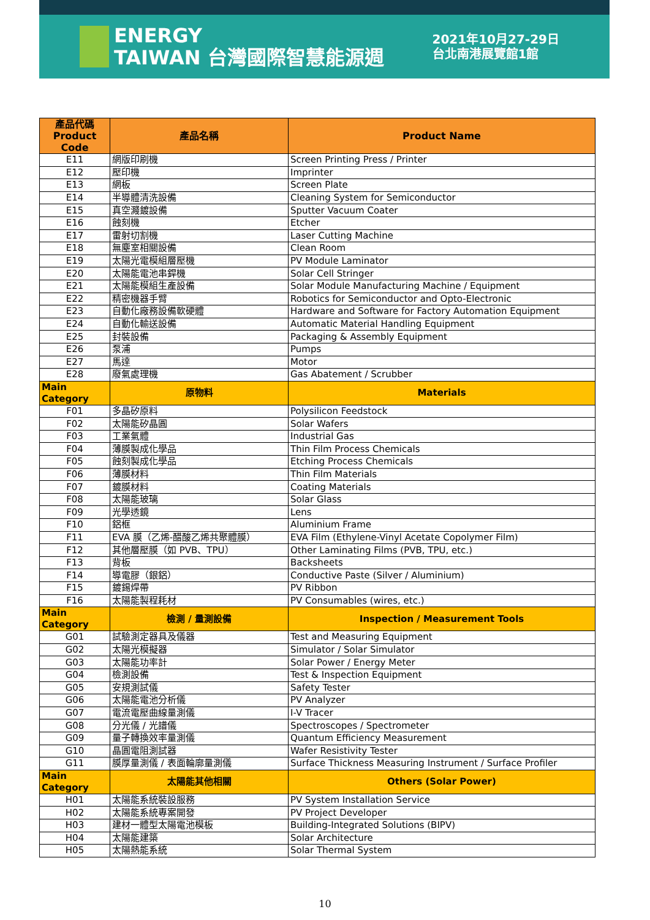ENERGY
TAIWAN 台灣國際智慧能源週
2021年10月27-29日
台北南港展覽館1館
| 產品代碼 Product Code | 產品名稱 | Product Name |
| --- | --- | --- |
| E11 | 網版印刷機 | Screen Printing Press / Printer |
| E12 | 壓印機 | Imprinter |
| E13 | 網板 | Screen Plate |
| E14 | 半導體清洗設備 | Cleaning System for Semiconductor |
| E15 | 真空濺鍍設備 | Sputter Vacuum Coater |
| E16 | 蝕刻機 | Etcher |
| E17 | 雷射切割機 | Laser Cutting Machine |
| E18 | 無塵室相關設備 | Clean Room |
| E19 | 太陽光電模組層壓機 | PV Module Laminator |
| E20 | 太陽能電池串銲機 | Solar Cell Stringer |
| E21 | 太陽能模組生產設備 | Solar Module Manufacturing Machine / Equipment |
| E22 | 精密機器手臂 | Robotics for Semiconductor and Opto-Electronic |
| E23 | 自動化廠務設備軟硬體 | Hardware and Software for Factory Automation Equipment |
| E24 | 自動化輸送設備 | Automatic Material Handling Equipment |
| E25 | 封裝設備 | Packaging & Assembly Equipment |
| E26 | 泵浦 | Pumps |
| E27 | 馬達 | Motor |
| E28 | 廢氣處理機 | Gas Abatement / Scrubber |
| Main Category | 原物料 | Materials |
| F01 | 多晶矽原料 | Polysilicon Feedstock |
| F02 | 太陽能矽晶圓 | Solar Wafers |
| F03 | 工業氣體 | Industrial Gas |
| F04 | 薄膜製成化學品 | Thin Film Process Chemicals |
| F05 | 蝕刻製成化學品 | Etching Process Chemicals |
| F06 | 薄膜材料 | Thin Film Materials |
| F07 | 鍍膜材料 | Coating Materials |
| F08 | 太陽能玻璃 | Solar Glass |
| F09 | 光學透鏡 | Lens |
| F10 | 鋁框 | Aluminium Frame |
| F11 | EVA 膜（乙烯-醋酸乙烯共聚體膜） | EVA Film (Ethylene-Vinyl Acetate Copolymer Film) |
| F12 | 其他層壓膜（如 PVB、TPU） | Other Laminating Films (PVB, TPU, etc.) |
| F13 | 背板 | Backsheets |
| F14 | 導電膠（銀鋁） | Conductive Paste (Silver / Aluminium) |
| F15 | 鍍錫焊帶 | PV Ribbon |
| F16 | 太陽能製程耗材 | PV Consumables (wires, etc.) |
| Main Category | 檢測 / 量測設備 | Inspection / Measurement Tools |
| G01 | 試驗測定器具及儀器 | Test and Measuring Equipment |
| G02 | 太陽光模擬器 | Simulator / Solar Simulator |
| G03 | 太陽能功率計 | Solar Power / Energy Meter |
| G04 | 檢測設備 | Test & Inspection Equipment |
| G05 | 安規測試儀 | Safety Tester |
| G06 | 太陽能電池分析儀 | PV Analyzer |
| G07 | 電流電壓曲線量測儀 | I-V Tracer |
| G08 | 分光儀 / 光譜儀 | Spectroscopes / Spectrometer |
| G09 | 量子轉換效率量測儀 | Quantum Efficiency Measurement |
| G10 | 晶圓電阻測試器 | Wafer Resistivity Tester |
| G11 | 膜厚量測儀 / 表面輪廓量測儀 | Surface Thickness Measuring Instrument / Surface Profiler |
| Main Category | 太陽能其他相關 | Others (Solar Power) |
| H01 | 太陽能系統裝設服務 | PV System Installation Service |
| H02 | 太陽能系統專案開發 | PV Project Developer |
| H03 | 建材一體型太陽電池模板 | Building-Integrated Solutions (BIPV) |
| H04 | 太陽能建築 | Solar Architecture |
| H05 | 太陽熱能系統 | Solar Thermal System |
10